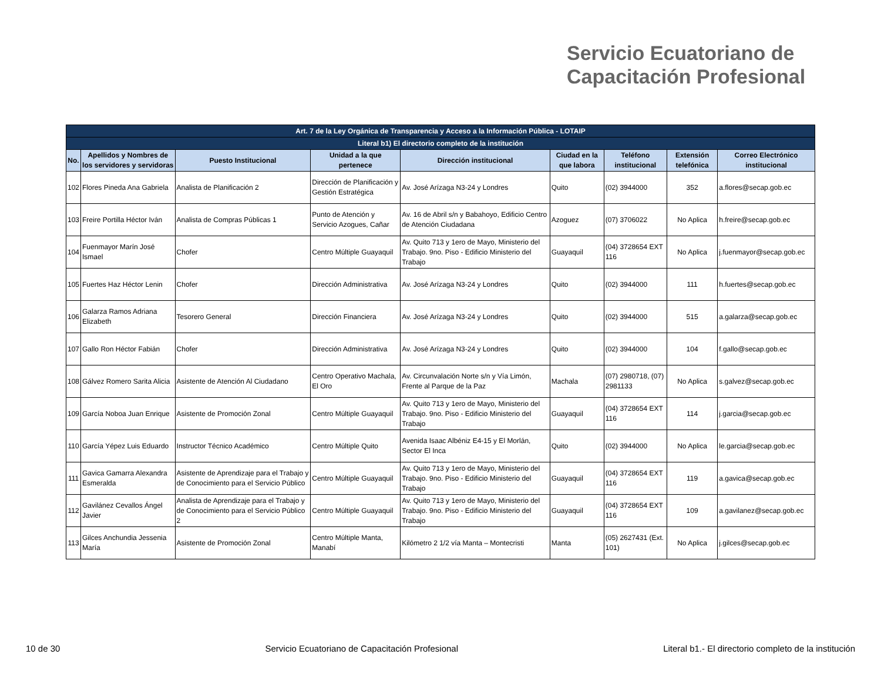Servicio Ecuatoriano de
Capacitación Profesional
| Art. 7 de la Ley Orgánica de Transparencia y Acceso a la Información Pública - LOTAIP | | | | | | | | |
| --- | --- | --- | --- | --- | --- | --- | --- | --- |
| Literal b1) El directorio completo de la institución | | | | | | | | |
| No. | Apellidos y Nombres de los servidores y servidoras | Puesto Institucional | Unidad a la que pertenece | Dirección institucional | Ciudad en la que labora | Teléfono institucional | Extensión telefónica | Correo Electrónico institucional |
| 102 | Flores Pineda Ana Gabriela | Analista de Planificación 2 | Dirección de Planificación y Gestión Estratégica | Av. José Arízaga N3-24 y Londres | Quito | (02) 3944000 | 352 | a.flores@secap.gob.ec |
| 103 | Freire Portilla Héctor Iván | Analista de Compras Públicas 1 | Punto de Atención y Servicio Azogues, Cañar | Av. 16 de Abril s/n y Babahoyo, Edificio Centro de Atención Ciudadana | Azoguez | (07) 3706022 | No Aplica | h.freire@secap.gob.ec |
| 104 | Fuenmayor Marín José Ismael | Chofer | Centro Múltiple Guayaquil | Av. Quito 713 y 1ero de Mayo, Ministerio del Trabajo. 9no. Piso - Edificio Ministerio del Trabajo | Guayaquil | (04) 3728654 EXT 116 | No Aplica | j.fuenmayor@secap.gob.ec |
| 105 | Fuertes Haz Héctor Lenin | Chofer | Dirección Administrativa | Av. José Arízaga N3-24 y Londres | Quito | (02) 3944000 | 111 | h.fuertes@secap.gob.ec |
| 106 | Galarza Ramos Adriana Elizabeth | Tesorero General | Dirección Financiera | Av. José Arízaga N3-24 y Londres | Quito | (02) 3944000 | 515 | a.galarza@secap.gob.ec |
| 107 | Gallo Ron Héctor Fabián | Chofer | Dirección Administrativa | Av. José Arízaga N3-24 y Londres | Quito | (02) 3944000 | 104 | f.gallo@secap.gob.ec |
| 108 | Gálvez Romero Sarita Alicia | Asistente de Atención Al Ciudadano | Centro Operativo Machala, El Oro | Av. Circunvalación Norte s/n y Vía Limón, Frente al Parque de la Paz | Machala | (07) 2980718, (07) 2981133 | No Aplica | s.galvez@secap.gob.ec |
| 109 | García Noboa Juan Enrique | Asistente de Promoción Zonal | Centro Múltiple Guayaquil | Av. Quito 713 y 1ero de Mayo, Ministerio del Trabajo. 9no. Piso - Edificio Ministerio del Trabajo | Guayaquil | (04) 3728654 EXT 116 | 114 | j.garcia@secap.gob.ec |
| 110 | García Yépez Luis Eduardo | Instructor Técnico Académico | Centro Múltiple Quito | Avenida Isaac Albéniz E4-15 y El Morlán, Sector El Inca | Quito | (02) 3944000 | No Aplica | le.garcia@secap.gob.ec |
| 111 | Gavica Gamarra Alexandra Esmeralda | Asistente de Aprendizaje para el Trabajo y de Conocimiento para el Servicio Público | Centro Múltiple Guayaquil | Av. Quito 713 y 1ero de Mayo, Ministerio del Trabajo. 9no. Piso - Edificio Ministerio del Trabajo | Guayaquil | (04) 3728654 EXT 116 | 119 | a.gavica@secap.gob.ec |
| 112 | Gavilánez Cevallos Ángel Javier | Analista de Aprendizaje para el Trabajo y de Conocimiento para el Servicio Público 2 | Centro Múltiple Guayaquil | Av. Quito 713 y 1ero de Mayo, Ministerio del Trabajo. 9no. Piso - Edificio Ministerio del Trabajo | Guayaquil | (04) 3728654 EXT 116 | 109 | a.gavilanez@secap.gob.ec |
| 113 | Gilces Anchundia Jessenia María | Asistente de Promoción Zonal | Centro Múltiple Manta, Manabí | Kilómetro 2 1/2 vía Manta – Montecristi | Manta | (05) 2627431 (Ext. 101) | No Aplica | j.gilces@secap.gob.ec |
10 de 30 Servicio Ecuatoriano de Capacitación Profesional Literal b1.- El directorio completo de la institución